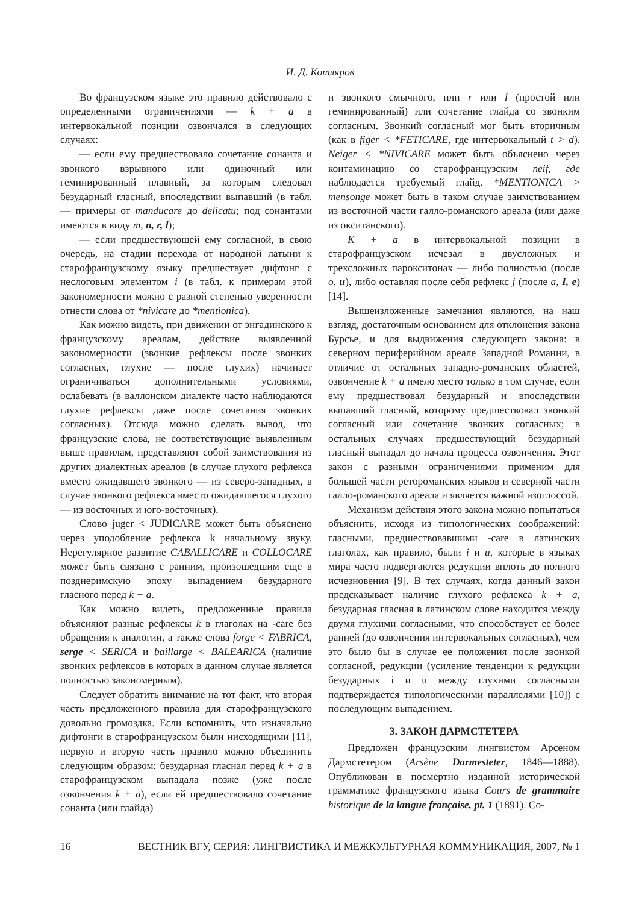И. Д. Котляров
Во французском языке это правило действовало с определенными ограничениями — k + a в интервокальной позиции озвончался в следующих случаях:
— если ему предшествовало сочетание сонанта и звонкого взрывного или одиночный или геминированный плавный, за которым следовал безударный гласный, впоследствии выпавший (в табл. — примеры от manducare до delicatu; под сонантами имеются в виду m, n, r, l);
— если предшествующей ему согласной, в свою очередь, на стадии перехода от народной латыни к старофранцузскому языку предшествует дифтонг с неслоговым элементом i (в табл. к примерам этой закономерности можно с разной степенью уверенности отнести слова от *nivicare до *mentionica).
Как можно видеть, при движении от энгадинского к французскому ареалам, действие выявленной закономерности (звонкие рефлексы после звонких согласных, глухие — после глухих) начинает ограничиваться дополнительными условиями, ослабевать (в валлонском диалекте часто наблюдаются глухие рефлексы даже после сочетания звонких согласных). Отсюда можно сделать вывод, что французские слова, не соответствующие выявленным выше правилам, представляют собой заимствования из других диалектных ареалов (в случае глухого рефлекса вместо ожидавшего звонкого — из северо-западных, в случае звонкого рефлекса вместо ожидавшегося глухого — из восточных и юго-восточных).
Слово juger < JUDICARE может быть объяснено через уподобление рефлекса k начальному звуку. Нерегулярное развитие CABALLICARE и COLLOCARE может быть связано с ранним, произошедшим еще в позднеримскую эпоху выпадением безударного гласного перед k + a.
Как можно видеть, предложенные правила объясняют разные рефлексы k в глаголах на -care без обращения к аналогии, а также слова forge < FABRICA, serge < SERICA и baillarge < BALEARICA (наличие звонких рефлексов в которых в данном случае является полностью закономерным).
Следует обратить внимание на тот факт, что вторая часть предложенного правила для старофранцузского довольно громоздка. Если вспомнить, что изначально дифтонги в старофранцузском были нисходящими [11], первую и вторую часть правило можно объединить следующим образом: безударная гласная перед k + a в старофранцузском выпадала позже (уже после озвончения k + a), если ей предшествовало сочетание сонанта (или глайда)
и звонкого смычного, или r или l (простой или геминированный) или сочетание глайда со звонким согласным. Звонкий согласный мог быть вторичным (как в figer < *FETICARE, где интервокальный t > d). Neiger < *NIVICARE может быть объяснено через контаминацию со старофранцузским neif, где наблюдается требуемый глайд. *MENTIONICA > mensonge может быть в таком случае заимствованием из восточной части галло-романского ареала (или даже из окситанского).
K + a в интервокальной позиции в старофранцузском исчезал в двусложных и трехсложных парокситонах — либо полностью (после o. u), либо оставляя после себя рефлекс j (после a, I, e) [14].
Вышеизложенные замечания являются, на наш взгляд, достаточным основанием для отклонения закона Бурсье, и для выдвижения следующего закона: в северном периферийном ареале Западной Романии, в отличие от остальных западно-романских областей, озвончение k + a имело место только в том случае, если ему предшествовал безударный и впоследствии выпавший гласный, которому предшествовал звонкий согласный или сочетание звонких согласных; в остальных случаях предшествующий безударный гласный выпадал до начала процесса озвончения. Этот закон с разными ограничениями применим для большей части ретороманских языков и северной части галло-романского ареала и является важной изоглоссой.
Механизм действия этого закона можно попытаться объяснить, исходя из типологических соображений: гласными, предшествовавшими -care в латинских глаголах, как правило, были i и u, которые в языках мира часто подвергаются редукции вплоть до полного исчезновения [9]. В тех случаях, когда данный закон предсказывает наличие глухого рефлекса k + a, безударная гласная в латинском слове находится между двумя глухими согласными, что способствует ее более ранней (до озвончения интервокальных согласных), чем это было бы в случае ее положения после звонкой согласной, редукции (усиление тенденции к редукции безударных i и u между глухими согласными подтверждается типологическими параллелями [10]) с последующим выпадением.
3. ЗАКОН ДАРМСТЕТЕРА
Предложен французским лингвистом Арсеном Дармстетером (Arsène Darmesteter, 1846—1888). Опубликован в посмертно изданной исторической грамматике французского языка Cours de grammaire historique de la langue française, pt. 1 (1891). Со-
16 ВЕСТНИК ВГУ, СЕРИЯ: ЛИНГВИСТИКА И МЕЖКУЛЬТУРНАЯ КОММУНИКАЦИЯ, 2007, № 1